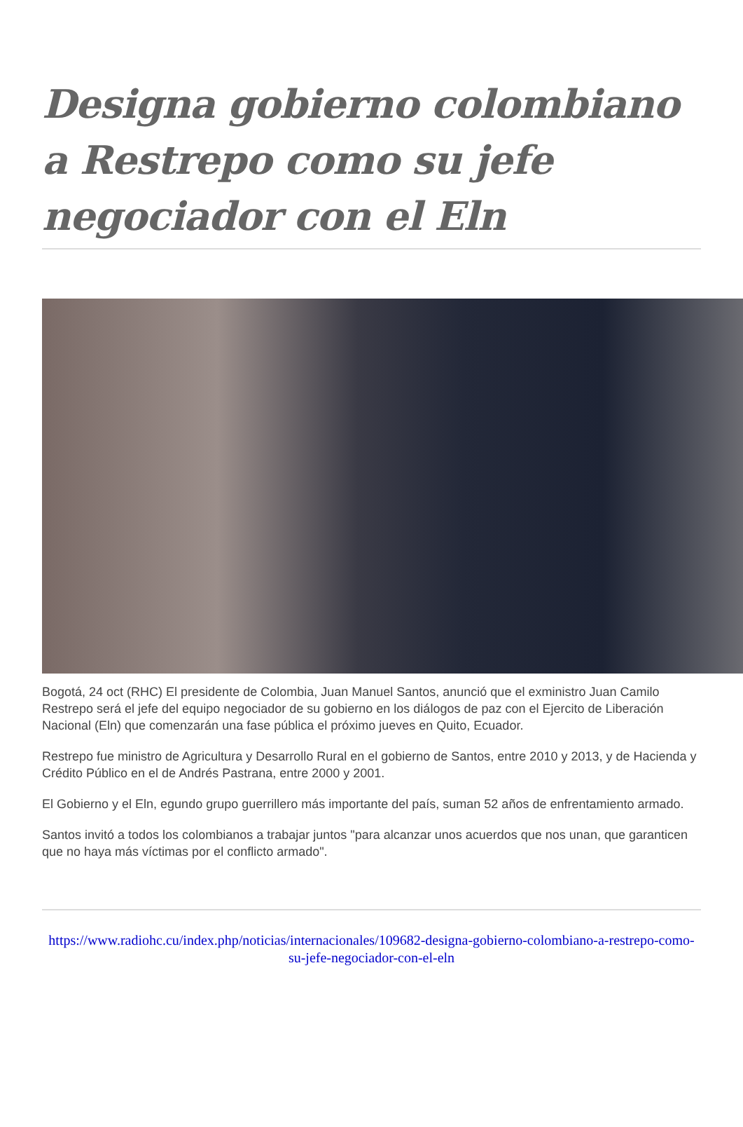Designa gobierno colombiano a Restrepo como su jefe negociador con el Eln
Bogotá, 24 oct (RHC) El presidente de Colombia, Juan Manuel Santos, anunció que el exministro Juan Camilo Restrepo será el jefe del equipo negociador de su gobierno en los diálogos de paz con el Ejercito de Liberación Nacional (Eln) que comenzarán una fase pública el próximo jueves en Quito, Ecuador.
Restrepo fue ministro de Agricultura y Desarrollo Rural en el gobierno de Santos, entre 2010 y 2013, y de Hacienda y Crédito Público en el de Andrés Pastrana, entre 2000 y 2001.
El Gobierno y el Eln, egundo grupo guerrillero más importante del país, suman 52 años de enfrentamiento armado.
Santos invitó a todos los colombianos a trabajar juntos "para alcanzar unos acuerdos que nos unan, que garanticen que no haya más víctimas por el conflicto armado".
https://www.radiohc.cu/index.php/noticias/internacionales/109682-designa-gobierno-colombiano-a-restrepo-como-su-jefe-negociador-con-el-eln